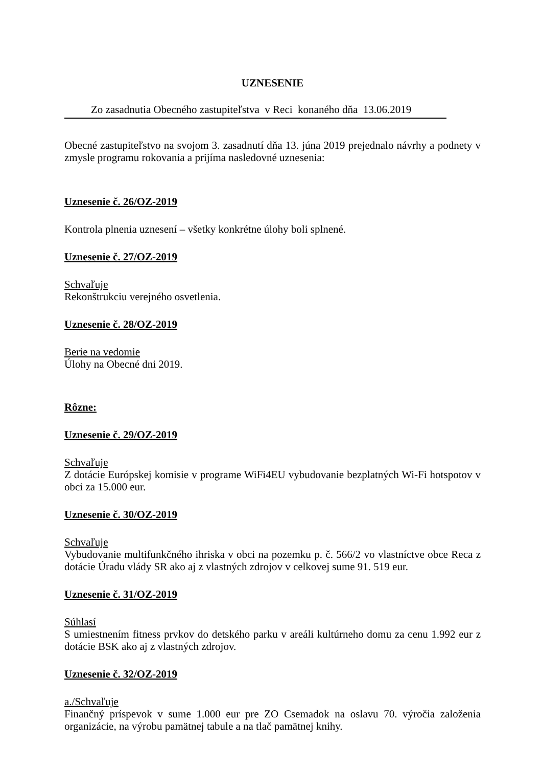UZNESENIE
Zo zasadnutia Obecného zastupiteľstva v Reci konaného dňa 13.06.2019
Obecné zastupiteľstvo na svojom 3. zasadnutí dňa 13. júna 2019 prejednalo návrhy a podnety v zmysle programu rokovania a prijíma nasledovné uznesenia:
Uznesenie č. 26/OZ-2019
Kontrola plnenia uznesení – všetky konkrétne úlohy boli splnené.
Uznesenie č. 27/OZ-2019
Schvaľuje
Rekonštrukciu verejného osvetlenia.
Uznesenie č. 28/OZ-2019
Berie na vedomie
Úlohy na Obecné dni 2019.
Rôzne:
Uznesenie č. 29/OZ-2019
Schvaľuje
Z dotácie Európskej komisie v programe WiFi4EU vybudovanie bezplatných Wi-Fi hotspotov v obci za 15.000 eur.
Uznesenie č. 30/OZ-2019
Schvaľuje
Vybudovanie multifunkčného ihriska v obci na pozemku p. č. 566/2 vo vlastníctve obce Reca z dotácie Úradu vlády SR ako aj z vlastných zdrojov v celkovej sume 91. 519 eur.
Uznesenie č. 31/OZ-2019
Súhlasí
S umiestnením fitness prvkov do detského parku v areáli kultúrneho domu za cenu 1.992 eur z dotácie BSK ako aj z vlastných zdrojov.
Uznesenie č. 32/OZ-2019
a./Schvaľuje
Finančný príspevok v sume 1.000 eur pre ZO Csemadok na oslavu 70. výročia založenia organizácie, na výrobu pamätnej tabule a na tlač pamätnej knihy.